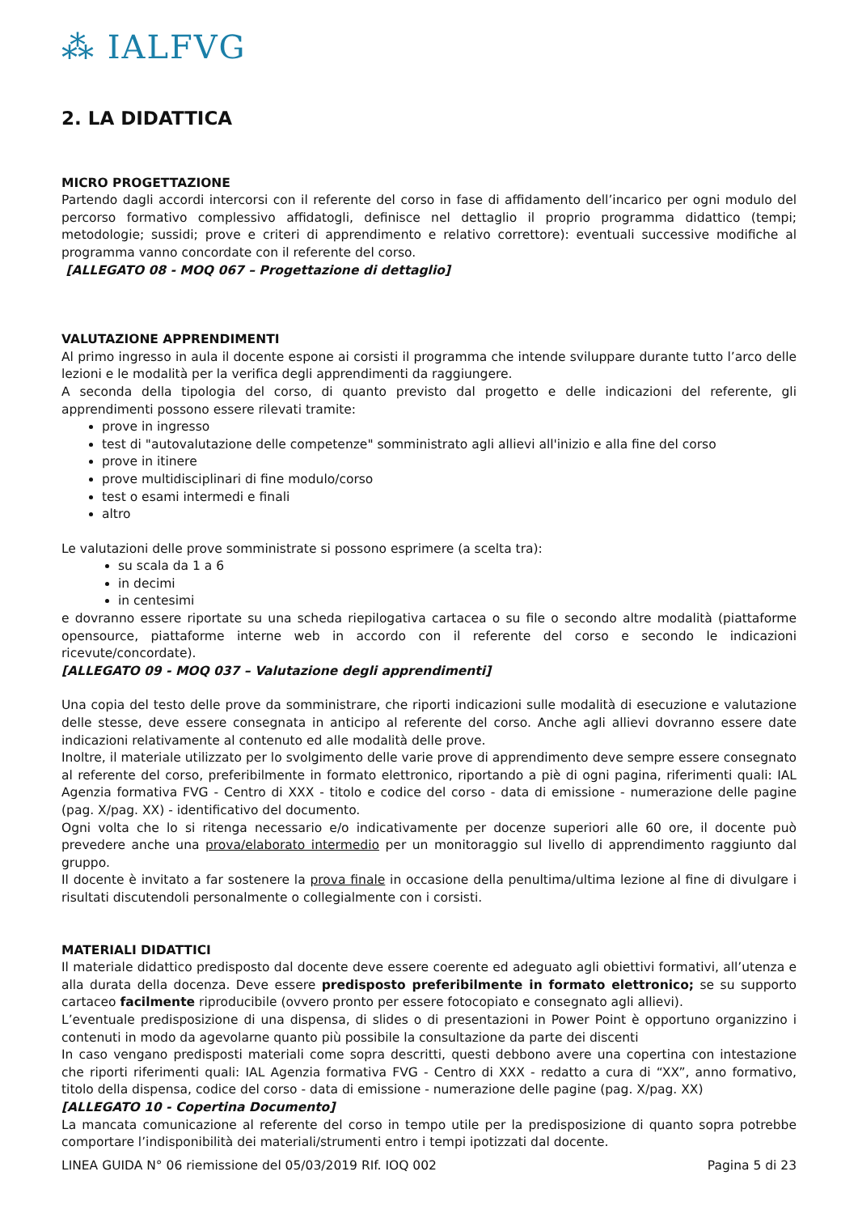⁂ IALFVG
2. LA DIDATTICA
MICRO PROGETTAZIONE
Partendo dagli accordi intercorsi con il referente del corso in fase di affidamento dell’incarico per ogni modulo del percorso formativo complessivo affidatogli, definisce nel dettaglio il proprio programma didattico (tempi; metodologie; sussidi; prove e criteri di apprendimento e relativo correttore): eventuali successive modifiche al programma vanno concordate con il referente del corso.
[ALLEGATO 08 - MOQ 067 – Progettazione di dettaglio]
VALUTAZIONE APPRENDIMENTI
Al primo ingresso in aula il docente espone ai corsisti il programma che intende sviluppare durante tutto l’arco delle lezioni e le modalità per la verifica degli apprendimenti da raggiungere.
A seconda della tipologia del corso, di quanto previsto dal progetto e delle indicazioni del referente, gli apprendimenti possono essere rilevati tramite:
prove in ingresso
test di "autovalutazione delle competenze" somministrato agli allievi all'inizio e alla fine del corso
prove in itinere
prove multidisciplinari di fine modulo/corso
test o esami intermedi e finali
altro
Le valutazioni delle prove somministrate si possono esprimere (a scelta tra):
su scala da 1 a 6
in decimi
in centesimi
e dovranno essere riportate su una scheda riepilogativa cartacea o su file o secondo altre modalità (piattaforme opensource, piattaforme interne web in accordo con il referente del corso e secondo le indicazioni ricevute/concordate).
[ALLEGATO 09 - MOQ 037 – Valutazione degli apprendimenti]
Una copia del testo delle prove da somministrare, che riporti indicazioni sulle modalità di esecuzione e valutazione delle stesse, deve essere consegnata in anticipo al referente del corso. Anche agli allievi dovranno essere date indicazioni relativamente al contenuto ed alle modalità delle prove.
Inoltre, il materiale utilizzato per lo svolgimento delle varie prove di apprendimento deve sempre essere consegnato al referente del corso, preferibilmente in formato elettronico, riportando a piè di ogni pagina, riferimenti quali: IAL Agenzia formativa FVG - Centro di XXX - titolo e codice del corso - data di emissione - numerazione delle pagine (pag. X/pag. XX) - identificativo del documento.
Ogni volta che lo si ritenga necessario e/o indicativamente per docenze superiori alle 60 ore, il docente può prevedere anche una prova/elaborato intermedio per un monitoraggio sul livello di apprendimento raggiunto dal gruppo.
Il docente è invitato a far sostenere la prova finale in occasione della penultima/ultima lezione al fine di divulgare i risultati discutendoli personalmente o collegialmente con i corsisti.
MATERIALI DIDATTICI
Il materiale didattico predisposto dal docente deve essere coerente ed adeguato agli obiettivi formativi, all’utenza e alla durata della docenza. Deve essere predisposto preferibilmente in formato elettronico; se su supporto cartaceo facilmente riproducibile (ovvero pronto per essere fotocopiato e consegnato agli allievi).
L’eventuale predisposizione di una dispensa, di slides o di presentazioni in Power Point è opportuno organizzino i contenuti in modo da agevolarne quanto più possibile la consultazione da parte dei discenti
In caso vengano predisposti materiali come sopra descritti, questi debbono avere una copertina con intestazione che riporti riferimenti quali: IAL Agenzia formativa FVG - Centro di XXX - redatto a cura di “XX”, anno formativo, titolo della dispensa, codice del corso - data di emissione - numerazione delle pagine (pag. X/pag. XX)
[ALLEGATO 10 - Copertina Documento]
La mancata comunicazione al referente del corso in tempo utile per la predisposizione di quanto sopra potrebbe comportare l’indisponibilità dei materiali/strumenti entro i tempi ipotizzati dal docente.
LINEA GUIDA N° 06 riemissione del 05/03/2019 RIf. IOQ 002 Pagina 5 di 23